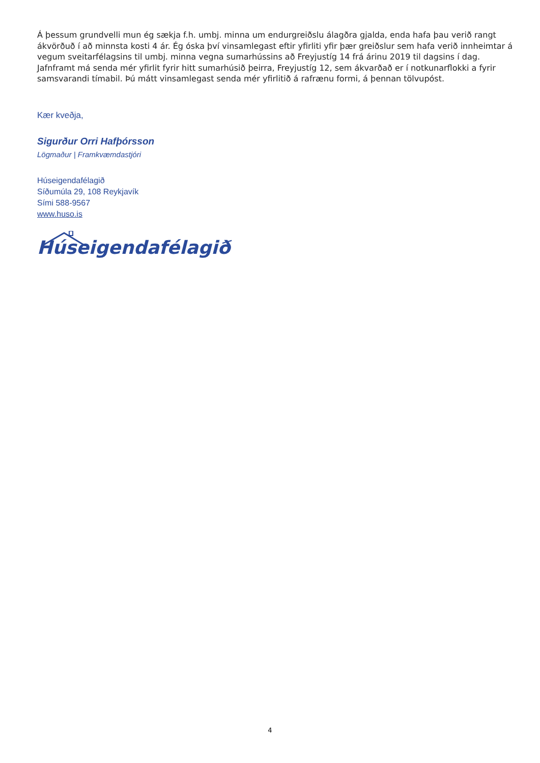Á þessum grundvelli mun ég sækja f.h. umbj. minna um endurgreiðslu álagðra gjalda, enda hafa þau verið rangt ákvörðuð í að minnsta kosti 4 ár. Ég óska því vinsamlegast eftir yfirliti yfir þær greiðslur sem hafa verið innheimtar á vegum sveitarfélagsins til umbj. minna vegna sumarhússins að Freyjustíg 14 frá árinu 2019 til dagsins í dag. Jafnframt má senda mér yfirlit fyrir hitt sumarhúsið þeirra, Freyjustíg 12, sem ákvarðað er í notkunarflokki a fyrir samsvarandi tímabil. Þú mátt vinsamlegast senda mér yfirlitið á rafrænu formi, á þennan tölvupóst.
Kær kveðja,
Sigurður Orri Hafþórsson
Lögmaður | Framkvæmdastjóri
Húseigendafélagið
Síðumúla 29, 108 Reykjavík
Sími 588-9567
www.huso.is
Húseigendafélagið
4